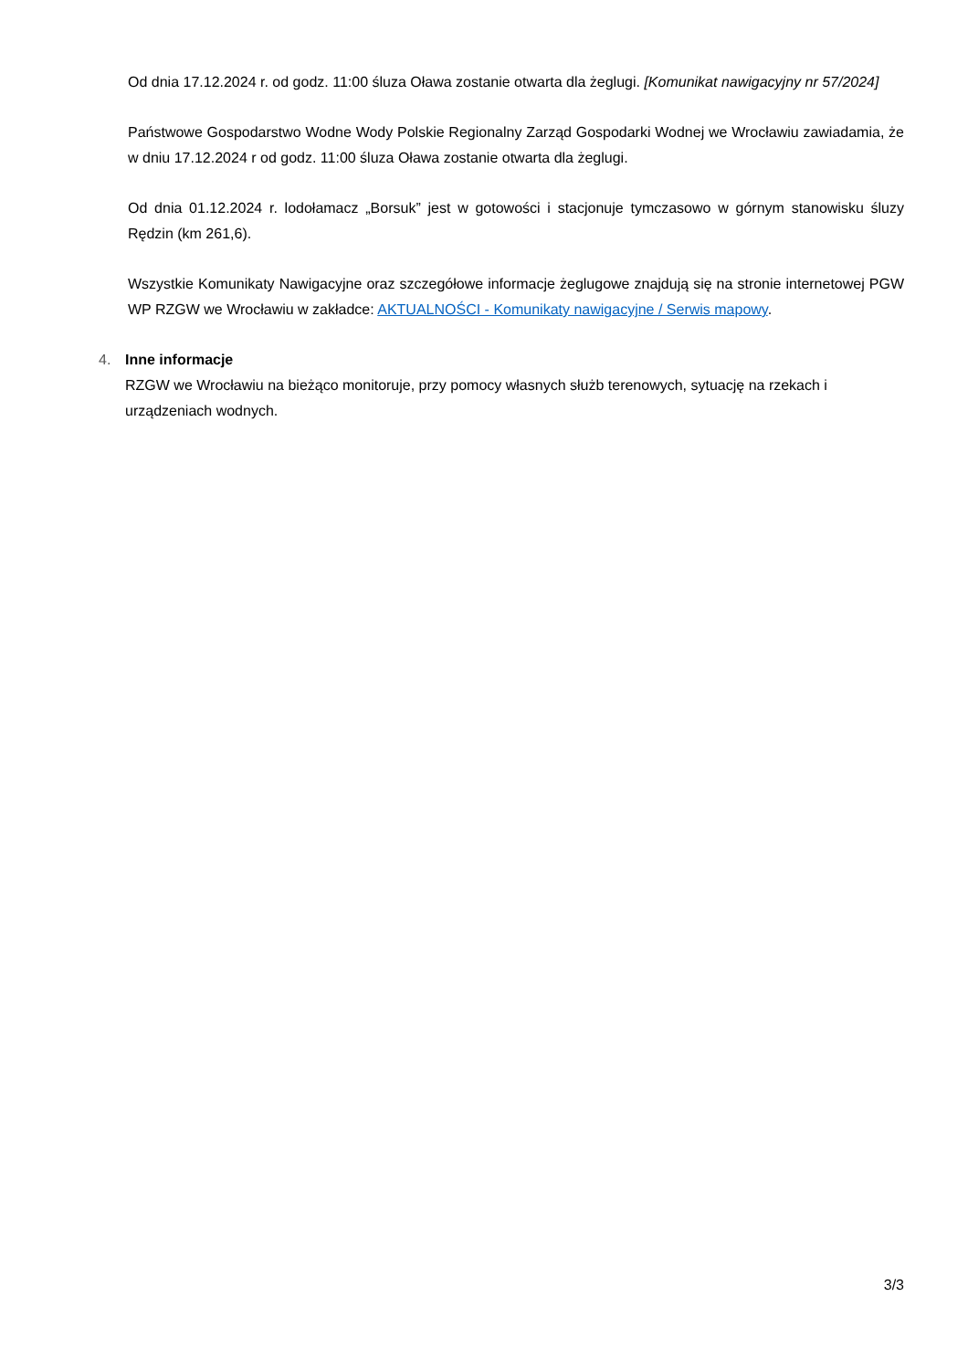Od dnia 17.12.2024 r. od godz. 11:00 śluza Oława zostanie otwarta dla żeglugi. [Komunikat nawigacyjny nr 57/2024]
Państwowe Gospodarstwo Wodne Wody Polskie Regionalny Zarząd Gospodarki Wodnej we Wrocławiu zawiadamia, że w dniu 17.12.2024 r od godz. 11:00 śluza Oława zostanie otwarta dla żeglugi.
Od dnia 01.12.2024 r. lodołamacz „Borsuk” jest w gotowości i stacjonuje tymczasowo w górnym stanowisku śluzy Rędzin (km 261,6).
Wszystkie Komunikaty Nawigacyjne oraz szczegółowe informacje żeglugowe znajdują się na stronie internetowej PGW WP RZGW we Wrocławiu w zakładce: AKTUALNOŚCI - Komunikaty nawigacyjne / Serwis mapowy.
4. Inne informacje
RZGW we Wrocławiu na bieżąco monitoruje, przy pomocy własnych służb terenowych, sytuację na rzekach i urządzeniach wodnych.
3/3